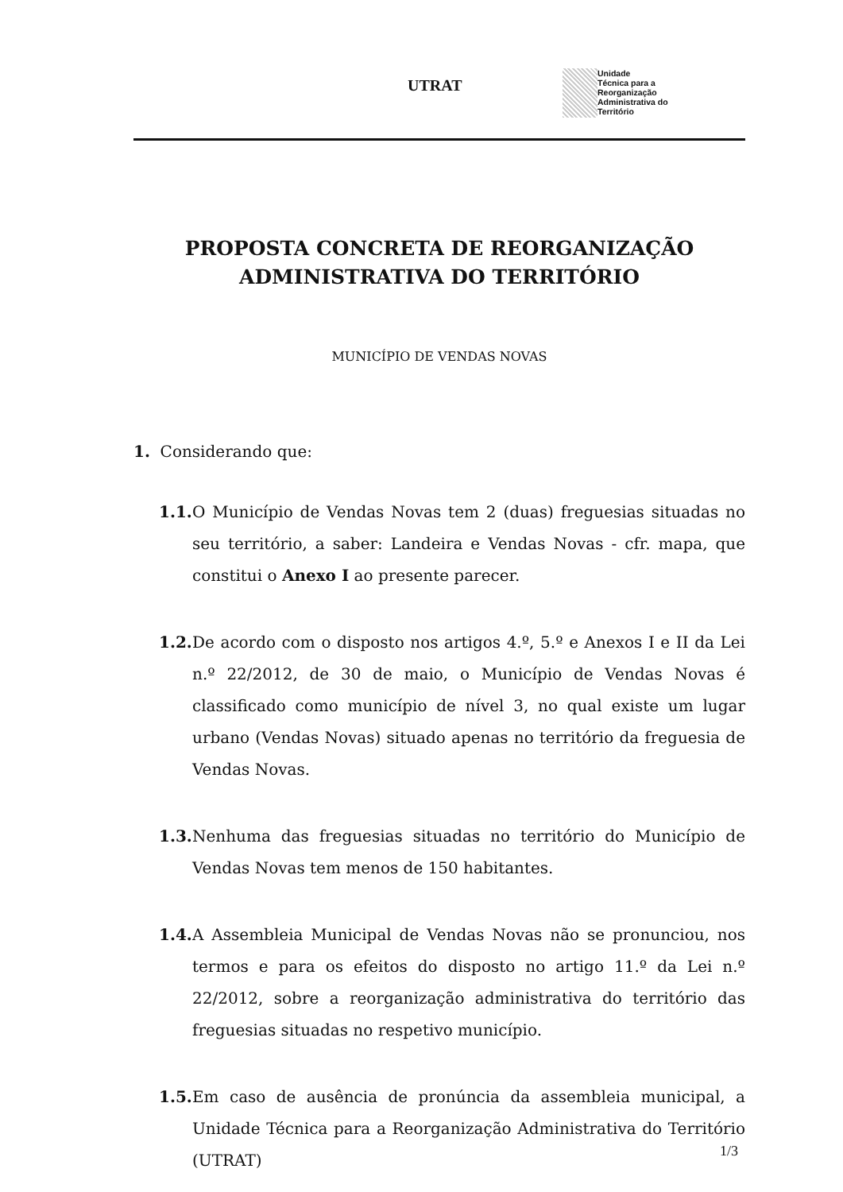UTRAT
Unidade
Técnica para a
Reorganização
Administrativa do
Território
PROPOSTA CONCRETA DE REORGANIZAÇÃO
ADMINISTRATIVA DO TERRITÓRIO
MUNICÍPIO DE VENDAS NOVAS
1. Considerando que:
1.1. O Município de Vendas Novas tem 2 (duas) freguesias situadas no seu território, a saber: Landeira e Vendas Novas - cfr. mapa, que constitui o Anexo I ao presente parecer.
1.2. De acordo com o disposto nos artigos 4.º, 5.º e Anexos I e II da Lei n.º 22/2012, de 30 de maio, o Município de Vendas Novas é classificado como município de nível 3, no qual existe um lugar urbano (Vendas Novas) situado apenas no território da freguesia de Vendas Novas.
1.3. Nenhuma das freguesias situadas no território do Município de Vendas Novas tem menos de 150 habitantes.
1.4. A Assembleia Municipal de Vendas Novas não se pronunciou, nos termos e para os efeitos do disposto no artigo 11.º da Lei n.º 22/2012, sobre a reorganização administrativa do território das freguesias situadas no respetivo município.
1.5. Em caso de ausência de pronúncia da assembleia municipal, a Unidade Técnica para a Reorganização Administrativa do Território (UTRAT)
1/3